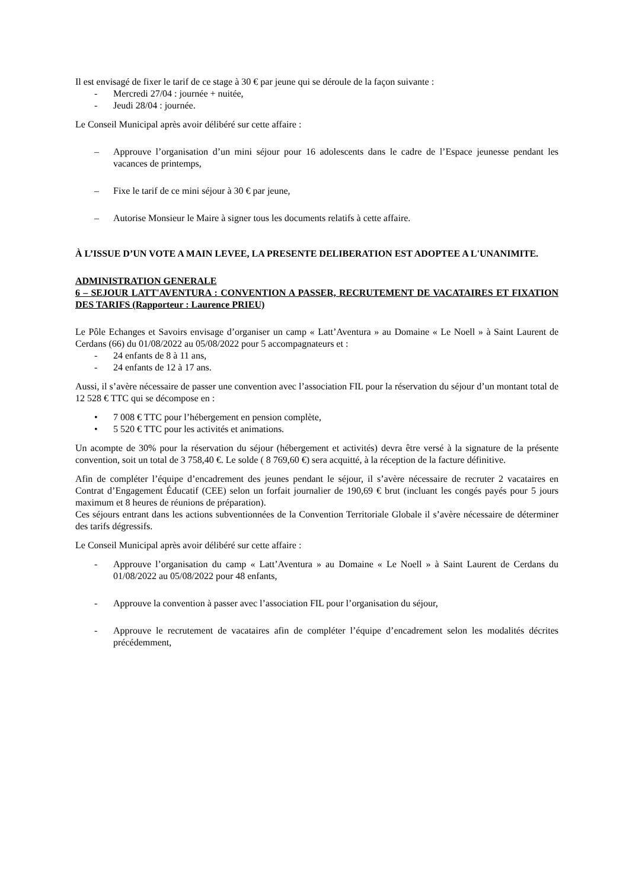Il est envisagé de fixer le tarif de ce stage à 30 € par jeune qui se déroule de la façon suivante :
- Mercredi 27/04 : journée + nuitée,
- Jeudi 28/04 : journée.
Le Conseil Municipal après avoir délibéré sur cette affaire :
– Approuve l’organisation d’un mini séjour pour 16 adolescents dans le cadre de l’Espace jeunesse pendant les vacances de printemps,
– Fixe le tarif de ce mini séjour à 30 € par jeune,
– Autorise Monsieur le Maire à signer tous les documents relatifs à cette affaire.
À L’ISSUE D’UN VOTE A MAIN LEVEE, LA PRESENTE DELIBERATION EST ADOPTEE A L'UNANIMITE.
ADMINISTRATION GENERALE
6 – SEJOUR LATT'AVENTURA : CONVENTION A PASSER, RECRUTEMENT DE VACATAIRES ET FIXATION DES TARIFS (Rapporteur : Laurence PRIEU)
Le Pôle Echanges et Savoirs envisage d’organiser un camp « Latt’Aventura » au Domaine « Le Noell » à Saint Laurent de Cerdans (66) du 01/08/2022 au 05/08/2022 pour 5 accompagnateurs et :
- 24 enfants de 8 à 11 ans,
- 24 enfants de 12 à 17 ans.
Aussi, il s’avère nécessaire de passer une convention avec l’association FIL pour la réservation du séjour d’un montant total de 12 528 € TTC qui se décompose en :
• 7 008 € TTC pour l’hébergement en pension complète,
• 5 520 € TTC pour les activités et animations.
Un acompte de 30% pour la réservation du séjour (hébergement et activités) devra être versé à la signature de la présente convention, soit un total de 3 758,40 €. Le solde ( 8 769,60 €) sera acquitté, à la réception de la facture définitive.
Afin de compléter l’équipe d’encadrement des jeunes pendant le séjour, il s’avère nécessaire de recruter 2 vacataires en Contrat d’Engagement Éducatif (CEE) selon un forfait journalier de 190,69 € brut (incluant les congés payés pour 5 jours maximum et 8 heures de réunions de préparation).
Ces séjours entrant dans les actions subventionnées de la Convention Territoriale Globale il s’avère nécessaire de déterminer des tarifs dégressifs.
Le Conseil Municipal après avoir délibéré sur cette affaire :
- Approuve l’organisation du camp « Latt’Aventura » au Domaine « Le Noell » à Saint Laurent de Cerdans du 01/08/2022 au 05/08/2022 pour 48 enfants,
- Approuve la convention à passer avec l’association FIL pour l’organisation du séjour,
- Approuve le recrutement de vacataires afin de compléter l’équipe d’encadrement selon les modalités décrites précédemment,